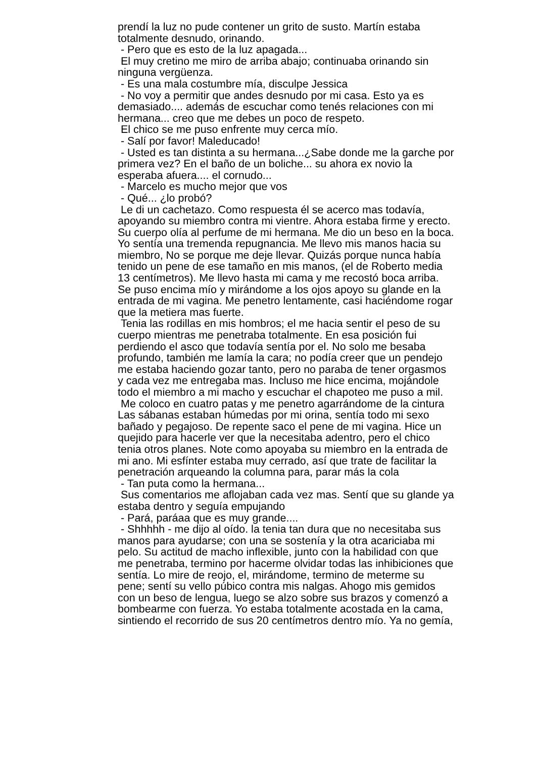prendí la luz no pude contener un grito de susto. Martín estaba
totalmente desnudo, orinando.
- Pero que es esto de la luz apagada...
El muy cretino me miro de arriba abajo; continuaba orinando sin
ninguna vergüenza.
- Es una mala costumbre mía, disculpe Jessica
- No voy a permitir que andes desnudo por mi casa. Esto ya es
demasiado.... además de escuchar como tenés relaciones con mi
hermana... creo que me debes un poco de respeto.
El chico se me puso enfrente muy cerca mío.
- Salí por favor! Maleducado!
- Usted es tan distinta a su hermana...¿Sabe donde me la garche por
primera vez? En el baño de un boliche... su ahora ex novio la
esperaba afuera.... el cornudo...
- Marcelo es mucho mejor que vos
- Qué... ¿lo probó?
Le di un cachetazo. Como respuesta él se acerco mas todavía,
apoyando su miembro contra mi vientre. Ahora estaba firme y erecto.
Su cuerpo olía al perfume de mi hermana. Me dio un beso en la boca.
Yo sentía una tremenda repugnancia. Me llevo mis manos hacia su
miembro, No se porque me deje llevar. Quizás porque nunca había
tenido un pene de ese tamaño en mis manos, (el de Roberto media
13 centímetros). Me llevo hasta mi cama y me recostó boca arriba.
Se puso encima mío y mirándome a los ojos apoyo su glande en la
entrada de mi vagina. Me penetro lentamente, casi haciéndome rogar
que la metiera mas fuerte.
Tenia las rodillas en mis hombros; el me hacia sentir el peso de su
cuerpo mientras me penetraba totalmente. En esa posición fui
perdiendo el asco que todavía sentía por el. No solo me besaba
profundo, también me lamía la cara; no podía creer que un pendejo
me estaba haciendo gozar tanto, pero no paraba de tener orgasmos
y cada vez me entregaba mas. Incluso me hice encima, mojándole
todo el miembro a mi macho y escuchar el chapoteo me puso a mil.
Me coloco en cuatro patas y me penetro agarrándome de la cintura
Las sábanas estaban húmedas por mi orina, sentía todo mi sexo
bañado y pegajoso. De repente saco el pene de mi vagina. Hice un
quejido para hacerle ver que la necesitaba adentro, pero el chico
tenia otros planes. Note como apoyaba su miembro en la entrada de
mi ano. Mi esfínter estaba muy cerrado, así que trate de facilitar la
penetración arqueando la columna para, parar más la cola
- Tan puta como la hermana...
Sus comentarios me aflojaban cada vez mas. Sentí que su glande ya
estaba dentro y seguía empujando
- Pará, paráaa que es muy grande....
- Shhhhh - me dijo al oído. la tenia tan dura que no necesitaba sus
manos para ayudarse; con una se sostenía y la otra acariciaba mi
pelo. Su actitud de macho inflexible, junto con la habilidad con que
me penetraba, termino por hacerme olvidar todas las inhibiciones que
sentía. Lo mire de reojo, el, mirándome, termino de meterme su
pene; sentí su vello púbico contra mis nalgas. Ahogo mis gemidos
con un beso de lengua, luego se alzo sobre sus brazos y comenzó a
bombearme con fuerza. Yo estaba totalmente acostada en la cama,
sintiendo el recorrido de sus 20 centímetros dentro mío. Ya no gemía,